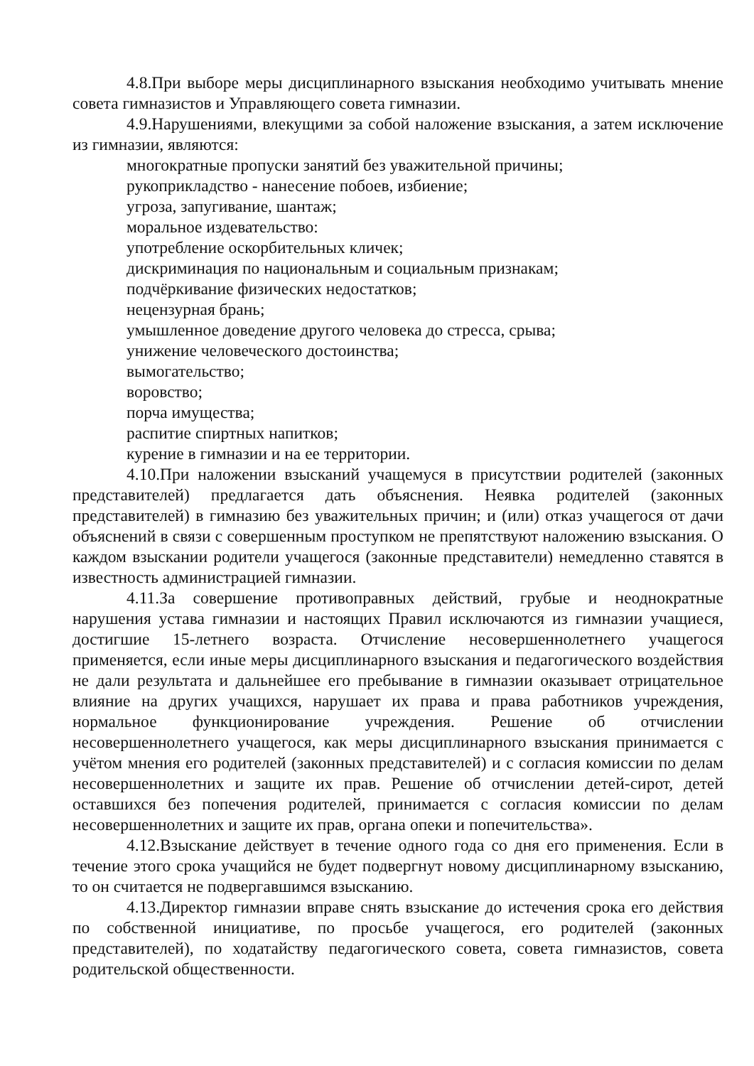4.8.При выборе меры дисциплинарного взыскания необходимо учитывать мнение совета гимназистов и Управляющего совета гимназии.
4.9.Нарушениями, влекущими за собой наложение взыскания, а затем исключение из гимназии, являются:
многократные пропуски занятий без уважительной причины;
рукоприкладство - нанесение побоев, избиение;
угроза, запугивание, шантаж;
моральное издевательство:
употребление оскорбительных кличек;
дискриминация по национальным и социальным признакам;
подчёркивание физических недостатков;
нецензурная брань;
умышленное доведение другого человека до стресса, срыва;
унижение человеческого достоинства;
вымогательство;
воровство;
порча имущества;
распитие спиртных напитков;
курение в гимназии и на ее территории.
4.10.При наложении взысканий учащемуся в присутствии родителей (законных представителей) предлагается дать объяснения. Неявка родителей (законных представителей) в гимназию без уважительных причин; и (или) отказ учащегося от дачи объяснений в связи с совершенным проступком не препятствуют наложению взыскания. О каждом взыскании родители учащегося (законные представители) немедленно ставятся в известность администрацией гимназии.
4.11.За совершение противоправных действий, грубые и неоднократные нарушения устава гимназии и настоящих Правил исключаются из гимназии учащиеся, достигшие 15-летнего возраста. Отчисление несовершеннолетнего учащегося применяется, если иные меры дисциплинарного взыскания и педагогического воздействия не дали результата и дальнейшее его пребывание в гимназии оказывает отрицательное влияние на других учащихся, нарушает их права и права работников учреждения, нормальное функционирование учреждения. Решение об отчислении несовершеннолетнего учащегося, как меры дисциплинарного взыскания принимается с учётом мнения его родителей (законных представителей) и с согласия комиссии по делам несовершеннолетних и защите их прав. Решение об отчислении детей-сирот, детей оставшихся без попечения родителей, принимается с согласия комиссии по делам несовершеннолетних и защите их прав, органа опеки и попечительства».
4.12.Взыскание действует в течение одного года со дня его применения. Если в течение этого срока учащийся не будет подвергнут новому дисциплинарному взысканию, то он считается не подвергавшимся взысканию.
4.13.Директор гимназии вправе снять взыскание до истечения срока его действия по собственной инициативе, по просьбе учащегося, его родителей (законных представителей), по ходатайству педагогического совета, совета гимназистов, совета родительской общественности.